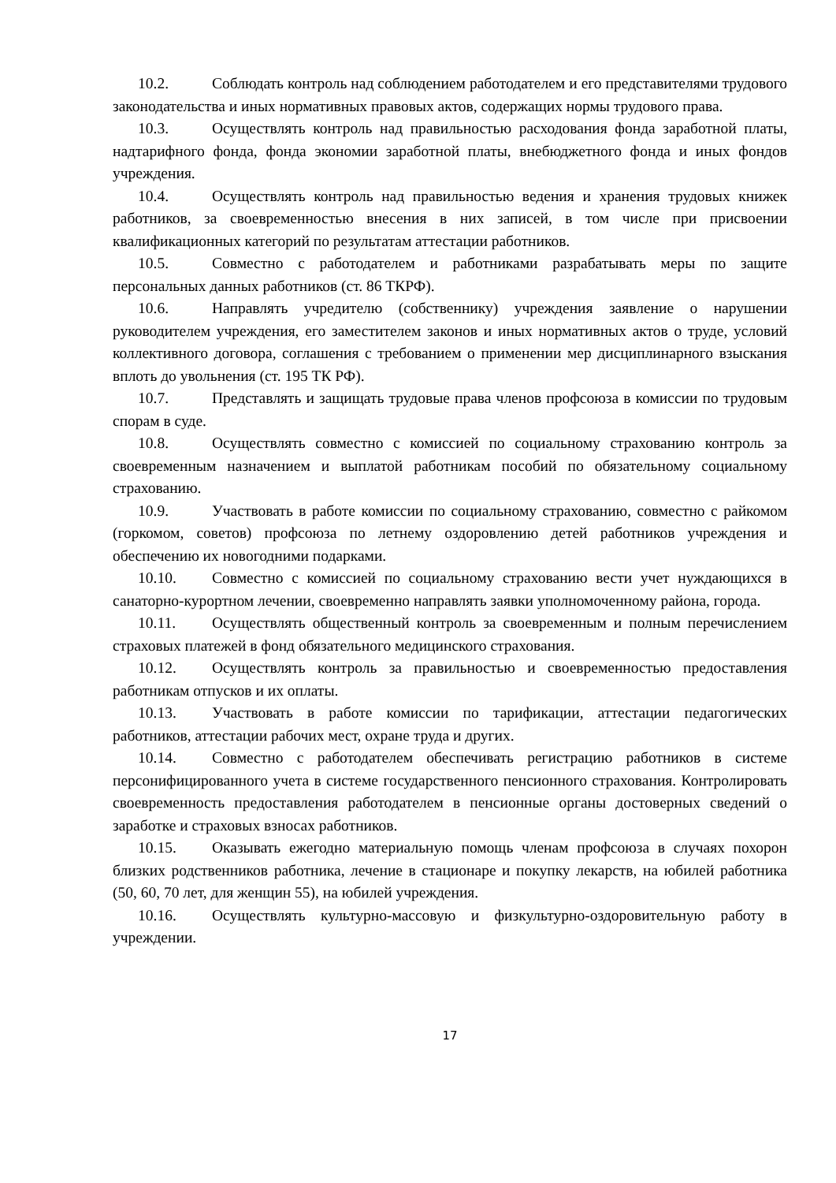10.2. Соблюдать контроль над соблюдением работодателем и его представителями трудового законодательства и иных нормативных правовых актов, содержащих нормы трудового права.
10.3. Осуществлять контроль над правильностью расходования фонда заработной платы, надтарифного фонда, фонда экономии заработной платы, внебюджетного фонда и иных фондов учреждения.
10.4. Осуществлять контроль над правильностью ведения и хранения трудовых книжек работников, за своевременностью внесения в них записей, в том числе при присвоении квалификационных категорий по результатам аттестации работников.
10.5. Совместно с работодателем и работниками разрабатывать меры по защите персональных данных работников (ст. 86 ТКРФ).
10.6. Направлять учредителю (собственнику) учреждения заявление о нарушении руководителем учреждения, его заместителем законов и иных нормативных актов о труде, условий коллективного договора, соглашения с требованием о применении мер дисциплинарного взыскания вплоть до увольнения (ст. 195 ТК РФ).
10.7. Представлять и защищать трудовые права членов профсоюза в комиссии по трудовым спорам в суде.
10.8. Осуществлять совместно с комиссией по социальному страхованию контроль за своевременным назначением и выплатой работникам пособий по обязательному социальному страхованию.
10.9. Участвовать в работе комиссии по социальному страхованию, совместно с райкомом (горкомом, советов) профсоюза по летнему оздоровлению детей работников учреждения и обеспечению их новогодними подарками.
10.10. Совместно с комиссией по социальному страхованию вести учет нуждающихся в санаторно-курортном лечении, своевременно направлять заявки уполномоченному района, города.
10.11. Осуществлять общественный контроль за своевременным и полным перечислением страховых платежей в фонд обязательного медицинского страхования.
10.12. Осуществлять контроль за правильностью и своевременностью предоставления работникам отпусков и их оплаты.
10.13. Участвовать в работе комиссии по тарификации, аттестации педагогических работников, аттестации рабочих мест, охране труда и других.
10.14. Совместно с работодателем обеспечивать регистрацию работников в системе персонифицированного учета в системе государственного пенсионного страхования. Контролировать своевременность предоставления работодателем в пенсионные органы достоверных сведений о заработке и страховых взносах работников.
10.15. Оказывать ежегодно материальную помощь членам профсоюза в случаях похорон близких родственников работника, лечение в стационаре и покупку лекарств, на юбилей работника (50, 60, 70 лет, для женщин 55), на юбилей учреждения.
10.16. Осуществлять культурно-массовую и физкультурно-оздоровительную работу в учреждении.
17